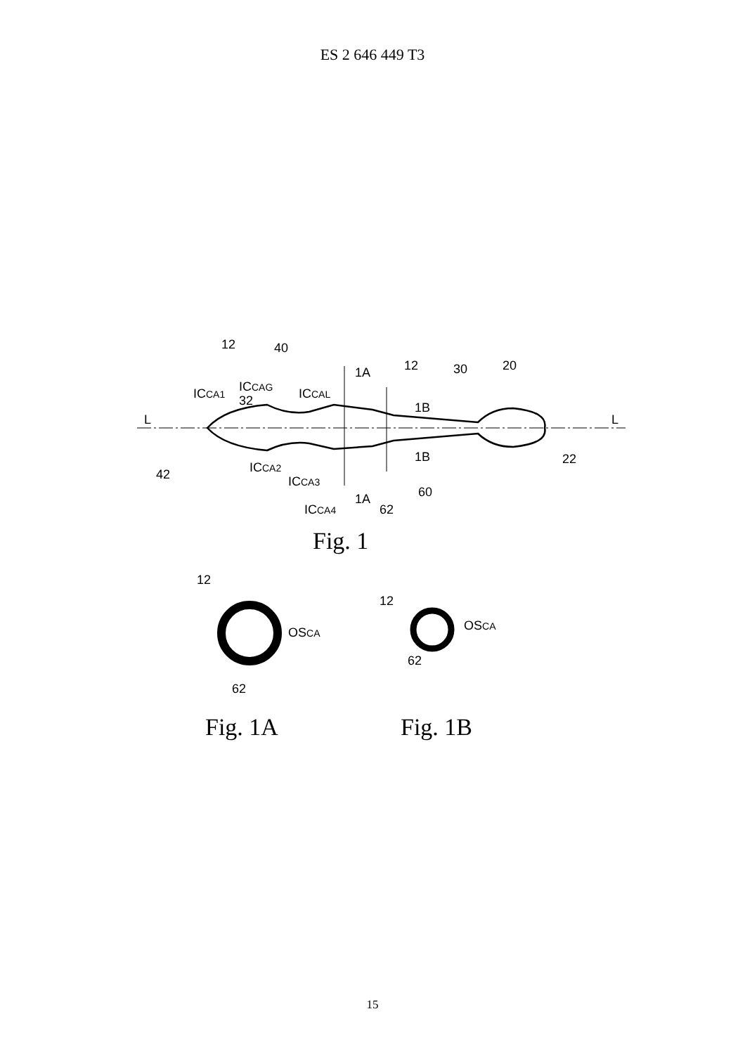ES 2 646 449 T3
12
40
1A
12
30
20
ICCA1
ICCAG
32
ICCAL
1B
1B
L
L
22
42
ICCA2
ICCA3
ICCA4
1A
62
60
Fig. 1
12
OSCA
62
12
OSCA
62
Fig. 1A
Fig. 1B
15